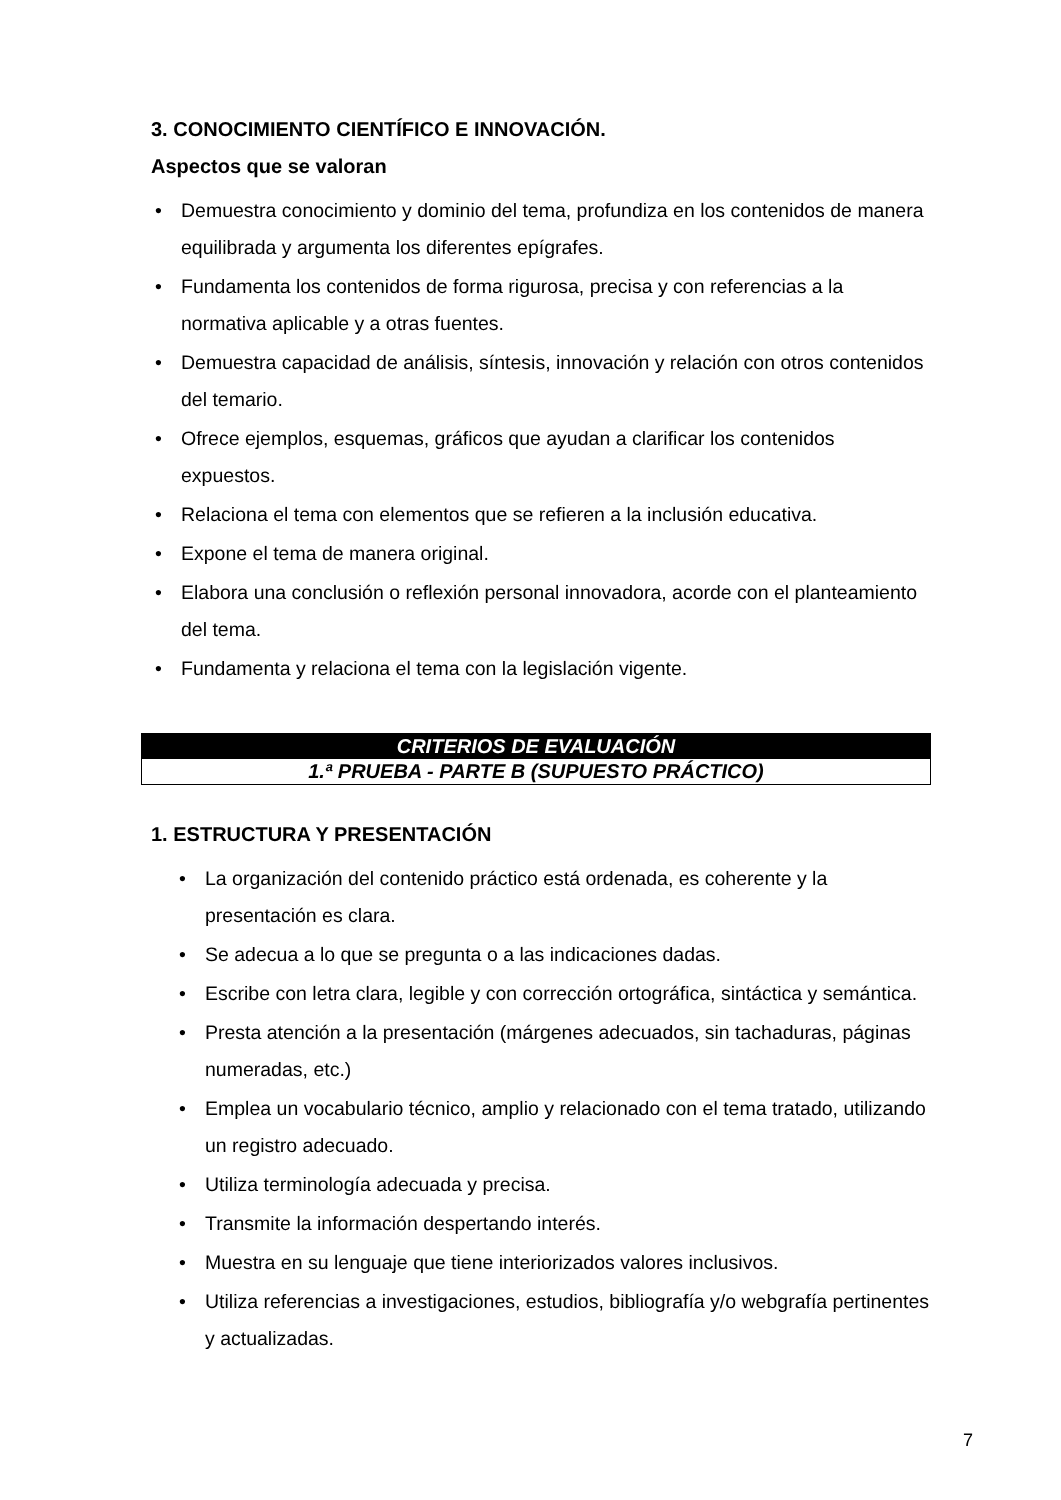3. CONOCIMIENTO CIENTÍFICO E INNOVACIÓN.
Aspectos que se valoran
• Demuestra conocimiento y dominio del tema, profundiza en los contenidos de manera equilibrada y argumenta los diferentes epígrafes.
• Fundamenta los contenidos de forma rigurosa, precisa y con referencias a la normativa aplicable y a otras fuentes.
• Demuestra capacidad de análisis, síntesis, innovación y relación con otros contenidos del temario.
• Ofrece ejemplos, esquemas, gráficos que ayudan a clarificar los contenidos expuestos.
• Relaciona el tema con elementos que se refieren a la inclusión educativa.
• Expone el tema de manera original.
• Elabora una conclusión o reflexión personal innovadora, acorde con el planteamiento del tema.
• Fundamenta y relaciona el tema con la legislación vigente.
| CRITERIOS DE EVALUACIÓN |
| 1.ª PRUEBA - PARTE B (SUPUESTO PRÁCTICO) |
1. ESTRUCTURA Y PRESENTACIÓN
• La organización del contenido práctico está ordenada, es coherente y la presentación es clara.
• Se adecua a lo que se pregunta o a las indicaciones dadas.
• Escribe con letra clara, legible y con corrección ortográfica, sintáctica y semántica.
• Presta atención a la presentación (márgenes adecuados, sin tachaduras, páginas numeradas, etc.)
• Emplea un vocabulario técnico, amplio y relacionado con el tema tratado, utilizando un registro adecuado.
• Utiliza terminología adecuada y precisa.
• Transmite la información despertando interés.
• Muestra en su lenguaje que tiene interiorizados valores inclusivos.
• Utiliza referencias a investigaciones, estudios, bibliografía y/o webgrafía pertinentes y actualizadas.
7